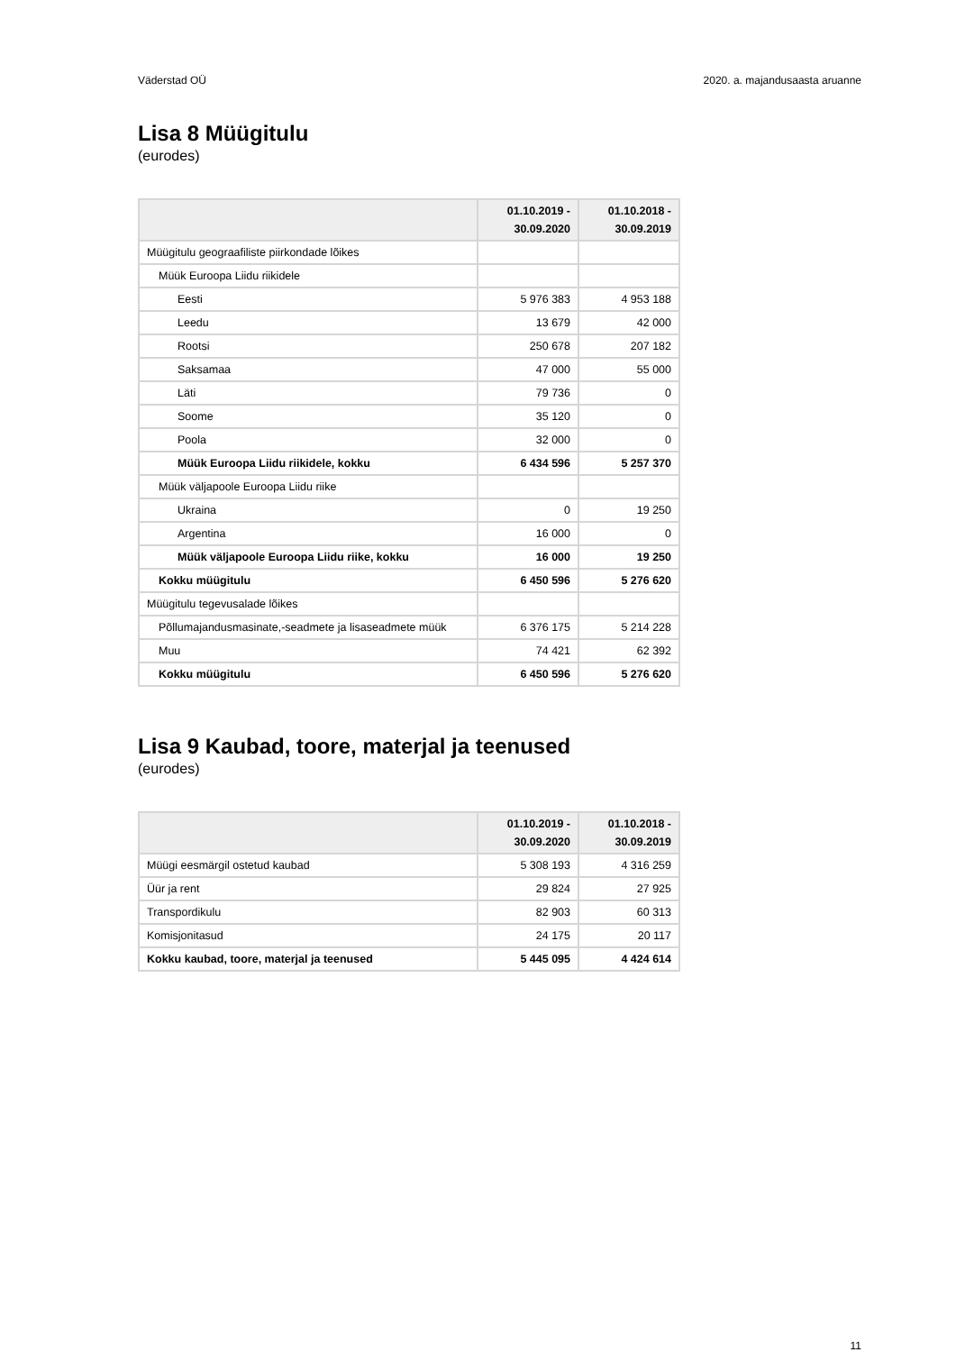Väderstad OÜ 2020. a. majandusaasta aruanne
Lisa 8 Müügitulu
(eurodes)
| | 01.10.2019 - 30.09.2020 | 01.10.2018 - 30.09.2019 |
| --- | --- | --- |
| Müügitulu geograafiliste piirkondade lõikes | | |
| Müük Euroopa Liidu riikidele | | |
| Eesti | 5 976 383 | 4 953 188 |
| Leedu | 13 679 | 42 000 |
| Rootsi | 250 678 | 207 182 |
| Saksamaa | 47 000 | 55 000 |
| Läti | 79 736 | 0 |
| Soome | 35 120 | 0 |
| Poola | 32 000 | 0 |
| Müük Euroopa Liidu riikidele, kokku | 6 434 596 | 5 257 370 |
| Müük väljapoole Euroopa Liidu riike | | |
| Ukraina | 0 | 19 250 |
| Argentina | 16 000 | 0 |
| Müük väljapoole Euroopa Liidu riike, kokku | 16 000 | 19 250 |
| Kokku müügitulu | 6 450 596 | 5 276 620 |
| Müügitulu tegevusalade lõikes | | |
| Põllumajandusmasinate,-seadmete ja lisaseadmete müük | 6 376 175 | 5 214 228 |
| Muu | 74 421 | 62 392 |
| Kokku müügitulu | 6 450 596 | 5 276 620 |
Lisa 9 Kaubad, toore, materjal ja teenused
(eurodes)
| | 01.10.2019 - 30.09.2020 | 01.10.2018 - 30.09.2019 |
| --- | --- | --- |
| Müügi eesmärgil ostetud kaubad | 5 308 193 | 4 316 259 |
| Üür ja rent | 29 824 | 27 925 |
| Transpordikulu | 82 903 | 60 313 |
| Komisjonitasud | 24 175 | 20 117 |
| Kokku kaubad, toore, materjal ja teenused | 5 445 095 | 4 424 614 |
11